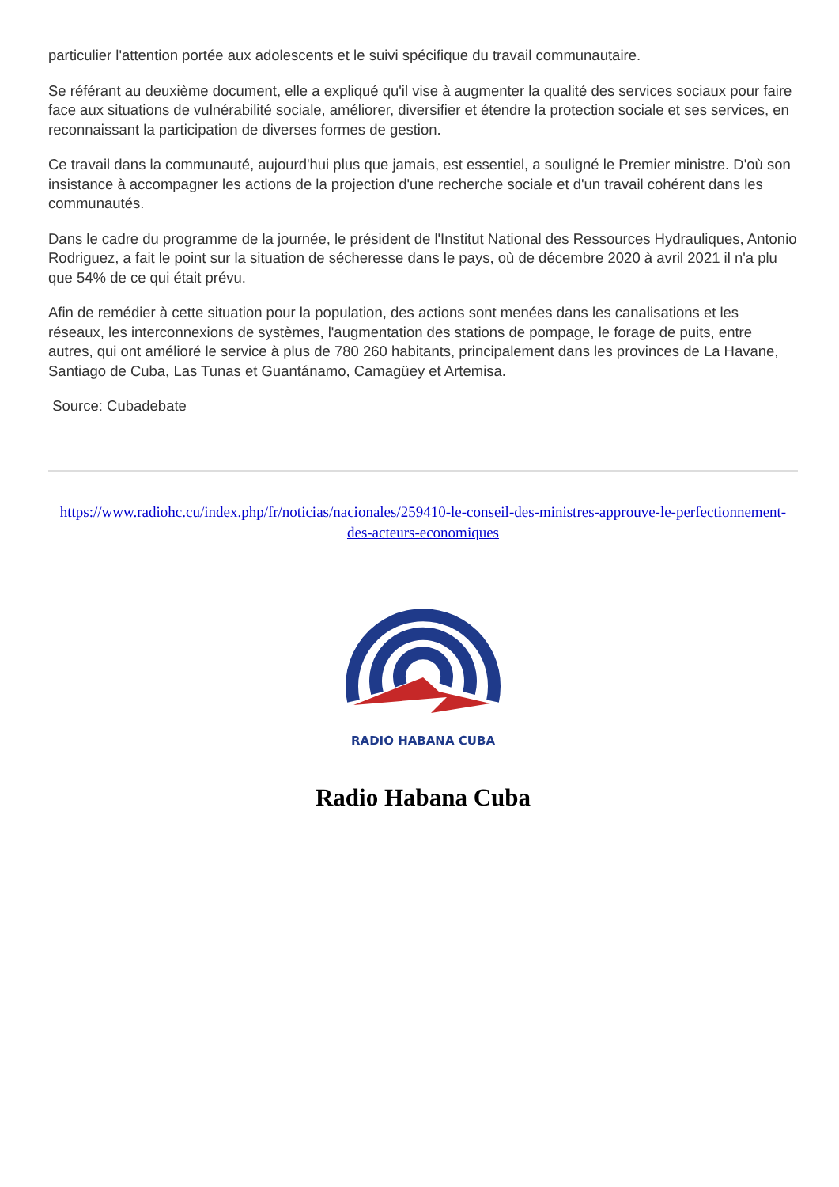particulier l'attention portée aux adolescents et le suivi spécifique du travail communautaire.
Se référant au deuxième document, elle a expliqué qu'il vise à augmenter la qualité des services sociaux pour faire face aux situations de vulnérabilité sociale, améliorer, diversifier et étendre la protection sociale et ses services, en reconnaissant la participation de diverses formes de gestion.
Ce travail dans la communauté, aujourd'hui plus que jamais, est essentiel, a souligné le Premier ministre. D'où son insistance à accompagner les actions de la projection d'une recherche sociale et d'un travail cohérent dans les communautés.
Dans le cadre du programme de la journée, le président de l'Institut National des Ressources Hydrauliques, Antonio Rodriguez, a fait le point sur la situation de sécheresse dans le pays, où de décembre 2020 à avril 2021 il n'a plu que 54% de ce qui était prévu.
Afin de remédier à cette situation pour la population, des actions sont menées dans les canalisations et les réseaux, les interconnexions de systèmes, l'augmentation des stations de pompage, le forage de puits, entre autres, qui ont amélioré le service à plus de 780 260 habitants, principalement dans les provinces de La Havane, Santiago de Cuba, Las Tunas et Guantánamo, Camagüey et Artemisa.
Source: Cubadebate
https://www.radiohc.cu/index.php/fr/noticias/nacionales/259410-le-conseil-des-ministres-approuve-le-perfectionnement-des-acteurs-economiques
RADIO HABANA CUBA
Radio Habana Cuba